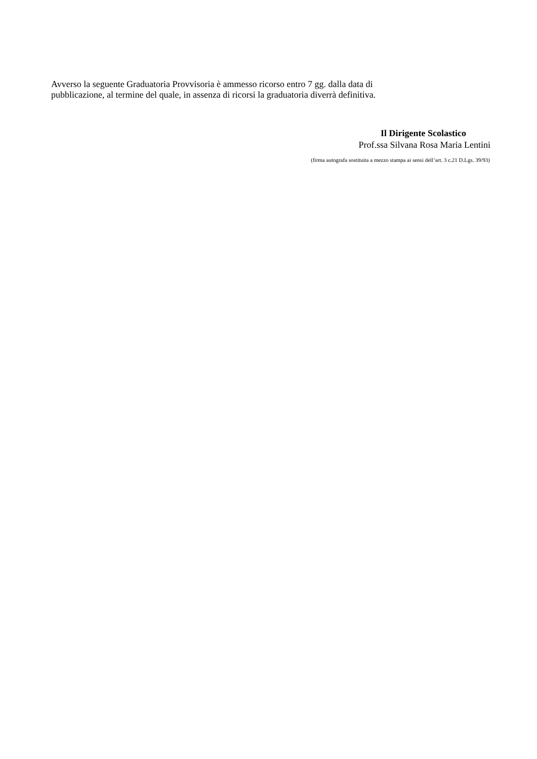Avverso la seguente Graduatoria Provvisoria è ammesso ricorso entro 7 gg. dalla data di
pubblicazione, al termine del quale, in assenza di ricorsi la graduatoria diverrà definitiva.
Il Dirigente Scolastico
Prof.ssa Silvana Rosa Maria Lentini
(firma autografa sostituita a mezzo stampa ai sensi dell’art. 3 c.21 D.Lgs. 39/93)